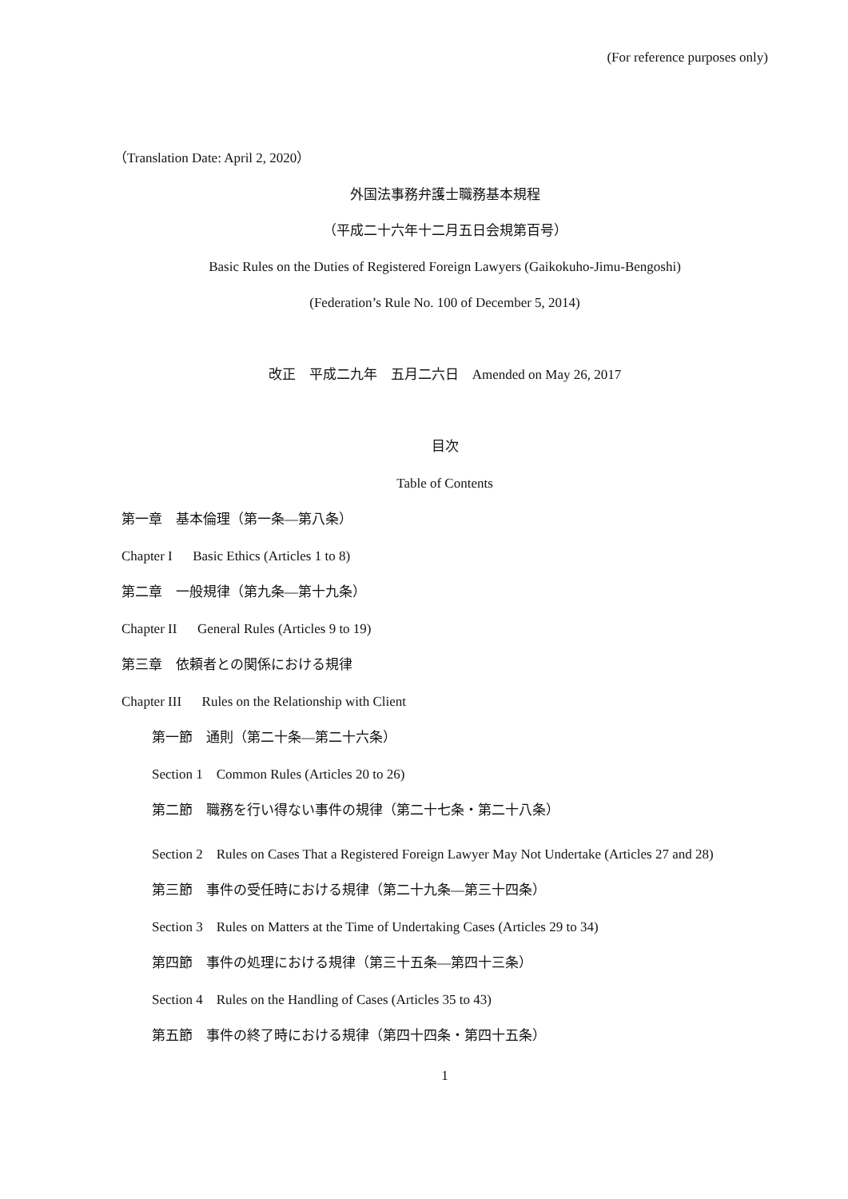(For reference purposes only)
（Translation Date: April 2, 2020）
外国法事務弁護士職務基本規程
（平成二十六年十二月五日会規第百号）
Basic Rules on the Duties of Registered Foreign Lawyers (Gaikokuho-Jimu-Bengoshi)
(Federation’s Rule No. 100 of December 5, 2014)
改正　平成二九年　五月二六日　Amended on May 26, 2017
目次
Table of Contents
第一章　基本倫理（第一条—第八条）
Chapter I Basic Ethics (Articles 1 to 8)
第二章　一般規律（第九条—第十九条）
Chapter II General Rules (Articles 9 to 19)
第三章　依頼者との関係における規律
Chapter III Rules on the Relationship with Client
第一節　通則（第二十条—第二十六条）
Section 1　Common Rules (Articles 20 to 26)
第二節　職務を行い得ない事件の規律（第二十七条・第二十八条）
Section 2　Rules on Cases That a Registered Foreign Lawyer May Not Undertake (Articles 27 and 28)
第三節　事件の受任時における規律（第二十九条—第三十四条）
Section 3　Rules on Matters at the Time of Undertaking Cases (Articles 29 to 34)
第四節　事件の処理における規律（第三十五条—第四十三条）
Section 4　Rules on the Handling of Cases (Articles 35 to 43)
第五節　事件の終了時における規律（第四十四条・第四十五条）
1